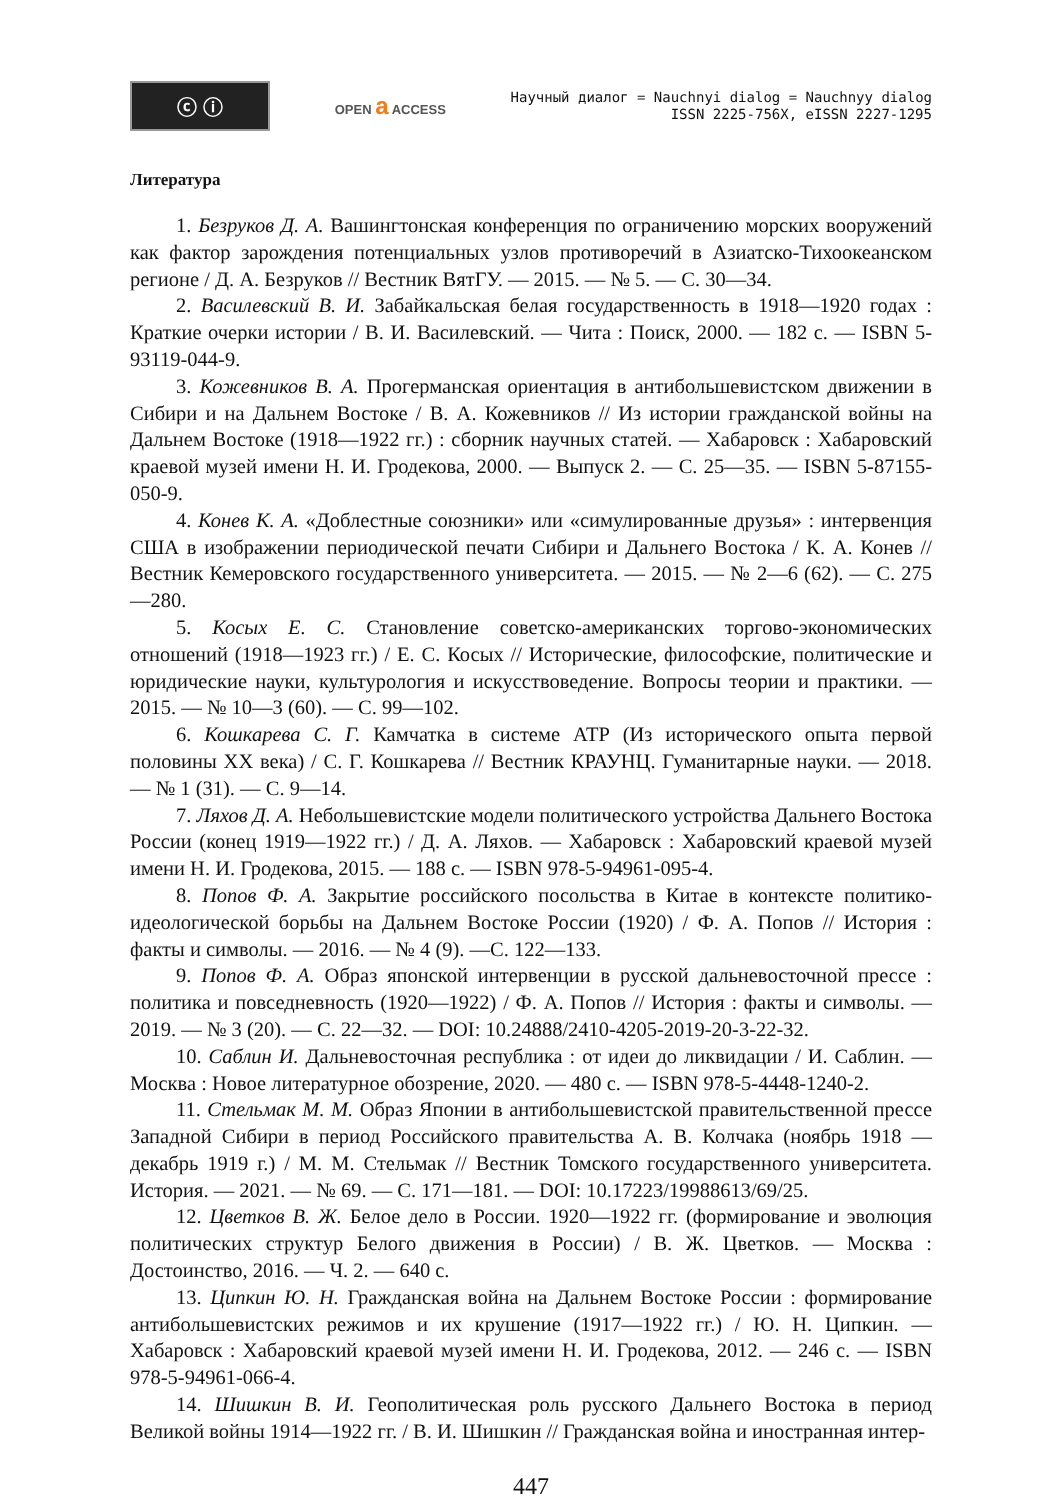ⓒ ⓘ
OPEN a ACCESS
Научный диалог = Nauchnyi dialog = Nauchnyy dialog
ISSN 2225-756X, eISSN 2227-1295
Литература
1. Безруков Д. А. Вашингтонская конференция по ограничению морских вооружений как фактор зарождения потенциальных узлов противоречий в Азиатско-Тихоокеанском регионе / Д. А. Безруков // Вестник ВятГУ. — 2015. — № 5. — С. 30—34.
2. Василевский В. И. Забайкальская белая государственность в 1918—1920 годах : Краткие очерки истории / В. И. Василевский. — Чита : Поиск, 2000. — 182 с. — ISBN 5-93119-044-9.
3. Кожевников В. А. Прогерманская ориентация в антибольшевистском движении в Сибири и на Дальнем Востоке / В. А. Кожевников // Из истории гражданской войны на Дальнем Востоке (1918—1922 гг.) : сборник научных статей. — Хабаровск : Хабаровский краевой музей имени Н. И. Гродекова, 2000. — Выпуск 2. — С. 25—35. — ISBN 5-87155-050-9.
4. Конев К. А. «Доблестные союзники» или «симулированные друзья» : интервенция США в изображении периодической печати Сибири и Дальнего Востока / К. А. Конев // Вестник Кемеровского государственного университета. — 2015. — № 2—6 (62). — С. 275—280.
5. Косых Е. С. Становление советско-американских торгово-экономических отношений (1918—1923 гг.) / Е. С. Косых // Исторические, философские, политические и юридические науки, культурология и искусствоведение. Вопросы теории и практики. — 2015. — № 10—3 (60). — С. 99—102.
6. Кошкарева С. Г. Камчатка в системе АТР (Из исторического опыта первой половины XX века) / С. Г. Кошкарева // Вестник КРАУНЦ. Гуманитарные науки. — 2018. — № 1 (31). — С. 9—14.
7. Ляхов Д. А. Небольшевистские модели политического устройства Дальнего Востока России (конец 1919—1922 гг.) / Д. А. Ляхов. — Хабаровск : Хабаровский краевой музей имени Н. И. Гродекова, 2015. — 188 с. — ISBN 978-5-94961-095-4.
8. Попов Ф. А. Закрытие российского посольства в Китае в контексте политико-идеологической борьбы на Дальнем Востоке России (1920) / Ф. А. Попов // История : факты и символы. — 2016. — № 4 (9). —С. 122—133.
9. Попов Ф. А. Образ японской интервенции в русской дальневосточной прессе : политика и повседневность (1920—1922) / Ф. А. Попов // История : факты и символы. — 2019. — № 3 (20). — С. 22—32. — DOI: 10.24888/2410-4205-2019-20-3-22-32.
10. Саблин И. Дальневосточная республика : от идеи до ликвидации / И. Саблин. — Москва : Новое литературное обозрение, 2020. — 480 с. — ISBN 978-5-4448-1240-2.
11. Стельмак М. М. Образ Японии в антибольшевистской правительственной прессе Западной Сибири в период Российского правительства А. В. Колчака (ноябрь 1918 — декабрь 1919 г.) / М. М. Стельмак // Вестник Томского государственного университета. История. — 2021. — № 69. — С. 171—181. — DOI: 10.17223/19988613/69/25.
12. Цветков В. Ж. Белое дело в России. 1920—1922 гг. (формирование и эволюция политических структур Белого движения в России) / В. Ж. Цветков. — Москва : Достоинство, 2016. — Ч. 2. — 640 с.
13. Ципкин Ю. Н. Гражданская война на Дальнем Востоке России : формирование антибольшевистских режимов и их крушение (1917—1922 гг.) / Ю. Н. Ципкин. — Хабаровск : Хабаровский краевой музей имени Н. И. Гродекова, 2012. — 246 с. — ISBN 978-5-94961-066-4.
14. Шишкин В. И. Геополитическая роль русского Дальнего Востока в период Великой войны 1914—1922 гг. / В. И. Шишкин // Гражданская война и иностранная интер-
447